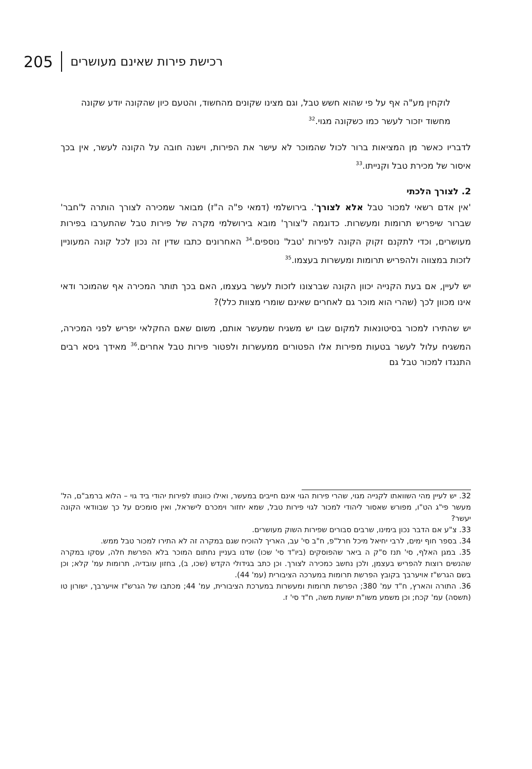205 רכישת פירות שאינם מעושרים
לוקחין מע"ה אף על פי שהוא חשש טבל, וגם מצינו שקונים מהחשוד, והטעם כיון שהקונה יודע שקונה מחשוד יזכור לעשר כמו כשקונה מגוי.<sup>32</sup>
לדבריו כאשר מן המציאות ברור לכול שהמוכר לא עישר את הפירות, וישנה חובה על הקונה לעשר, אין בכך איסור של מכירת טבל וקנייתו.<sup>33</sup>
2. לצורך הלכתי
'אין אדם רשאי למכור טבל אלא לצורך'. בירושלמי (דמאי פ"ה ה"ז) מבואר שמכירה לצורך הותרה ל'חבר' שברור שיפריש תרומות ומעשרות. כדוגמה ל'צורך' מובא בירושלמי מקרה של פירות טבל שהתערבו בפירות מעושרים, וכדי לתקנם זקוק הקונה לפירות 'טבל' נוספים.<sup>34</sup> האחרונים כתבו שדין זה נכון לכל קונה המעוניין לזכות במצווה ולהפריש תרומות ומעשרות בעצמו.<sup>35</sup>
יש לעיין, אם בעת הקנייה יכוון הקונה שברצונו לזכות לעשר בעצמו, האם בכך תותר המכירה אף שהמוכר ודאי אינו מכוון לכך (שהרי הוא מוכר גם לאחרים שאינם שומרי מצוות כלל)?
יש שהתירו למכור בסיטונאות למקום שבו יש משגיח שמעשר אותם, משום שאם החקלאי יפריש לפני המכירה, המשגיח עלול לעשר בטעות מפירות אלו הפטורים ממעשרות ולפטור פירות טבל אחרים.<sup>36</sup> מאידך גיסא רבים התנגדו למכור טבל גם
32. יש לעיין מהי השוואתו לקנייה מגוי, שהרי פירות הגוי אינם חייבים במעשר, ואילו כוונתו לפירות יהודי ביד גוי – הלוא ברמב"ם, הל' מעשר פי"ג הט"ו, מפורש שאסור ליהודי למכור לגוי פירות טבל, שמא יחזור וימכרם לישראל, ואין סומכים על כך שבוודאי הקונה יעשר?
33. צ"ע אם הדבר נכון בימינו, שרבים סבורים שפירות השוק מעושרים.
34. בספר חוף ימים, לרבי יחיאל מיכל חרל"פ, ח"ב סי' עב, האריך להוכיח שגם במקרה זה לא התירו למכור טבל ממש.
35. במגן האלף, סי' תנז ס"ק ה ביאר שהפוסקים (ביו"ד סי' שכו) שדנו בעניין נחתום המוכר בלא הפרשת חלה, עסקו במקרה שהנשים רוצות להפריש בעצמן, ולכן נחשב כמכירה לצורך. וכן כתב בגידולי הקדש (שכו, ב), בחזון עובדיה, תרומות עמ' קלא; וכן בשם הגרש"ז אויערבך בקובץ הפרשת תרומות במערכה הציבורית (עמ' 44).
36. התורה והארץ, ח"ד עמ' 380; הפרשת תרומות ומעשרות במערכת הציבורית, עמ' 44; מכתבו של הגרש"ז אויערבך, ישורון טו (תשסה) עמ' קכח; וכן משמע משו"ת ישועת משה, ח"ד סי' ז.